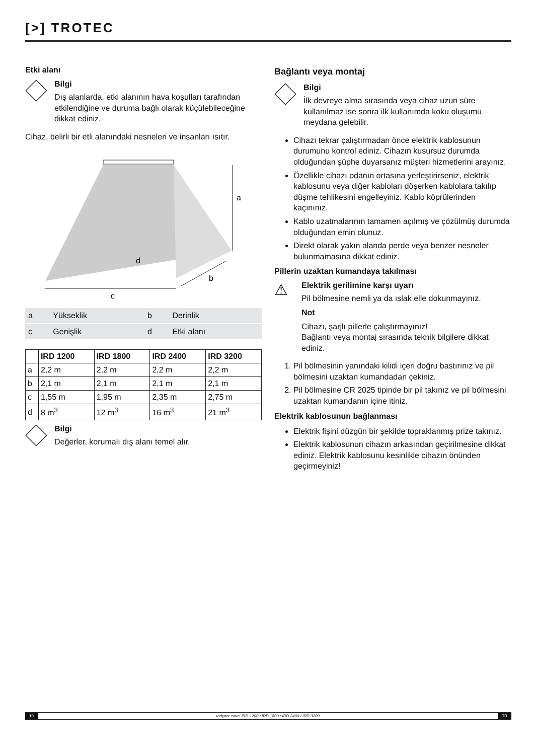[>] TROTEC
Etki alanı
Bilgi
Dış alanlarda, etki alanının hava koşulları tarafından etkilendiğine ve duruma bağlı olarak küçülebileceğine dikkat ediniz.
Cihaz, belirli bir etli alanındaki nesneleri ve insanları ısıtır.
a
d
b
c
| a | Yükseklik | b | Derinlik |
| c | Genişlik | d | Etki alanı |
| | IRD 1200 | IRD 1800 | IRD 2400 | IRD 3200 |
| --- | --- | --- | --- | --- |
| a | 2,2 m | 2,2 m | 2,2 m | 2,2 m |
| b | 2,1 m | 2,1 m | 2,1 m | 2,1 m |
| c | 1,55 m | 1,95 m | 2,35 m | 2,75 m |
| d | 8 m<sup>3</sup> | 12 m<sup>3</sup> | 16 m<sup>3</sup> | 21 m<sup>3</sup> |
Bilgi
Değerler, korumalı dış alanı temel alır.
Bağlantı veya montaj
Bilgi
İlk devreye alma sırasında veya cihaz uzun süre kullanılmaz ise sonra ilk kullanımda koku oluşumu meydana gelebilir.
Cihazı tekrar çalıştırmadan önce elektrik kablosunun durumunu kontrol ediniz. Cihazın kusursuz durumda olduğundan şüphe duyarsanız müşteri hizmetlerini arayınız.
Özellikle cihazı odanın ortasına yerleştirirseniz, elektrik kablosunu veya diğer kabloları döşerken kablolara takılıp düşme tehlikesini engelleyiniz. Kablo köprülerinden kaçınınız.
Kablo uzatmalarının tamamen açılmış ve çözülmüş durumda olduğundan emin olunuz.
Direkt olarak yakın alanda perde veya benzer nesneler bulunmamasına dikkat ediniz.
Pillerin uzaktan kumandaya takılması
⚠
Elektrik gerilimine karşı uyarı
Pil bölmesine nemli ya da ıslak elle dokunmayınız.
Not
Cihazı, şarjlı pillerle çalıştırmayınız!
Bağlantı veya montaj sırasında teknik bilgilere dikkat ediniz.
1. Pil bölmesinin yanındaki kilidi içeri doğru bastırınız ve pil bölmesini uzaktan kumandadan çekiniz.
2. Pil bölmesine CR 2025 tipinde bir pil takınız ve pil bölmesini uzaktan kumandanın içine itiniz.
Elektrik kablosunun bağlanması
Elektrik fişini düzgün bir şekilde topraklanmış prize takınız.
Elektrik kablosunun cihazın arkasından geçirilmesine dikkat ediniz. Elektrik kablosunu kesinlikle cihazın önünden geçirmeyiniz!
10 radyant ısıtıcı IRD 1200 / IRD 1800 / IRD 2400 / IRD 3200 TR